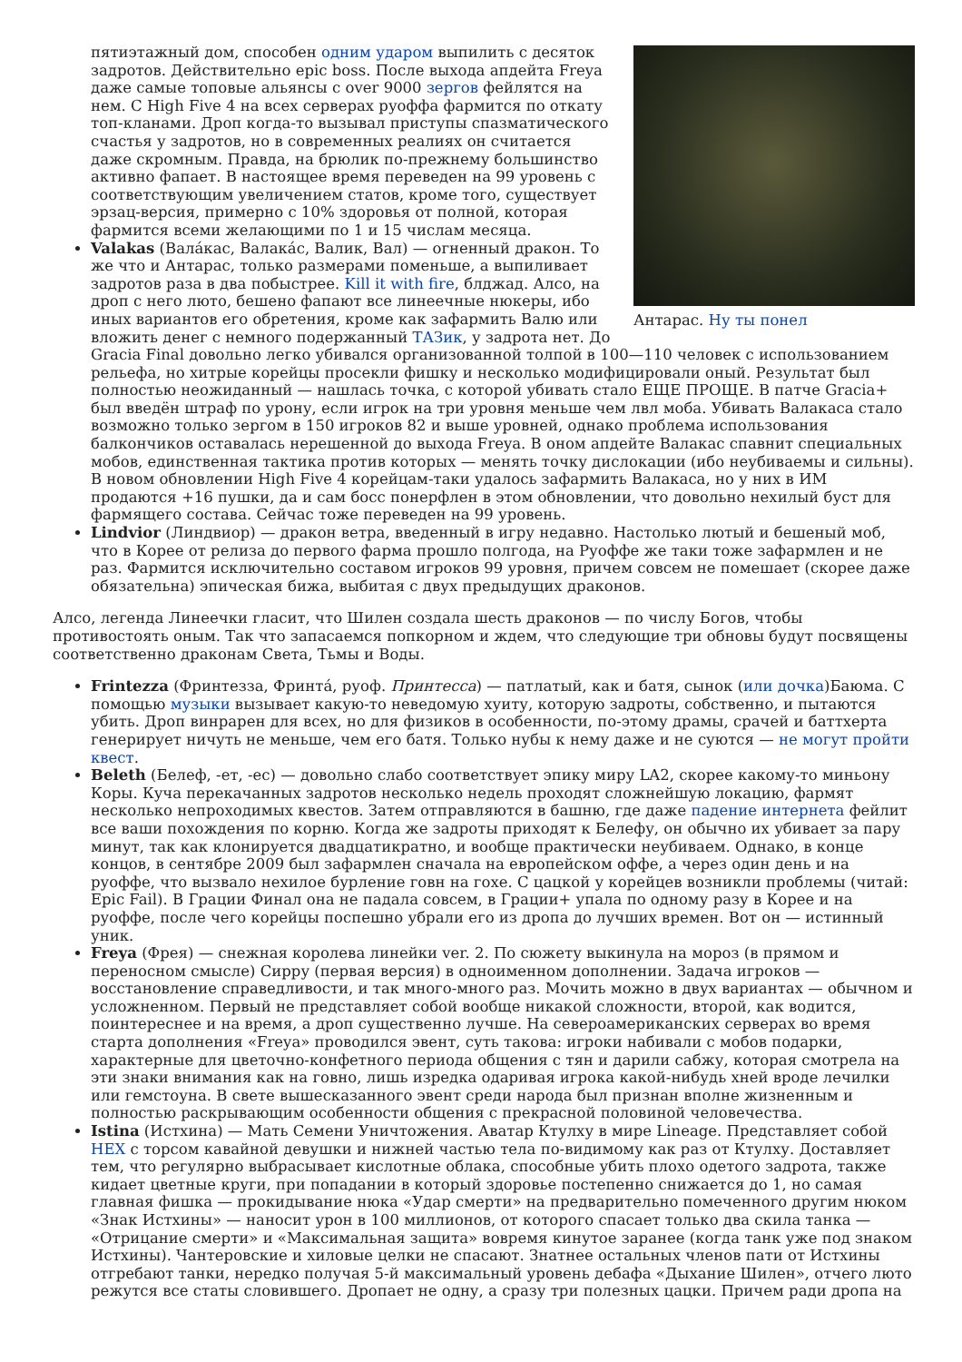Антарас. Ну ты понел
пятиэтажный дом, способен одним ударом выпилить с десяток задротов. Действительно epic boss. После выхода апдейта Freya даже самые топовые альянсы с over 9000 зергов фейлятся на нем. С High Five 4 на всех серверах руоффа фармится по откату топ-кланами. Дроп когда-то вызывал приступы спазматического счастья у задротов, но в современных реалиях он считается даже скромным. Правда, на брюлик по-прежнему большинство активно фапает. В настоящее время переведен на 99 уровень с соответствующим увеличением статов, кроме того, существует эрзац-версия, примерно с 10% здоровья от полной, которая фармится всеми желающими по 1 и 15 числам месяца.
Valakas (Вала́кас, Валака́с, Валик, Вал) — огненный дракон. То же что и Антарас, только размерами поменьше, а выпиливает задротов раза в два побыстрее. Kill it with fire, блджад. Алсо, на дроп с него люто, бешено фапают все линеечные нюкеры, ибо иных вариантов его обретения, кроме как зафармить Валю или вложить денег с немного подержанный ТАЗик, у задрота нет. До Gracia Final довольно легко убивался организованной толпой в 100—110 человек с использованием рельефа, но хитрые корейцы просекли фишку и несколько модифицировали оный. Результат был полностью неожиданный — нашлась точка, с которой убивать стало ЕЩЕ ПРОЩЕ. В патче Gracia+ был введён штраф по урону, если игрок на три уровня меньше чем лвл моба. Убивать Валакаса стало возможно только зергом в 150 игроков 82 и выше уровней, однако проблема использования балкончиков оставалась нерешенной до выхода Freya. В оном апдейте Валакас спавнит специальных мобов, единственная тактика против которых — менять точку дислокации (ибо неубиваемы и сильны). В новом обновлении High Five 4 корейцам-таки удалось зафармить Валакаса, но у них в ИМ продаются +16 пушки, да и сам босс понерфлен в этом обновлении, что довольно нехилый буст для фармящего состава. Сейчас тоже переведен на 99 уровень.
Lindvior (Линдвиор) — дракон ветра, введенный в игру недавно. Настолько лютый и бешеный моб, что в Корее от релиза до первого фарма прошло полгода, на Руоффе же таки тоже зафармлен и не раз. Фармится исключительно составом игроков 99 уровня, причем совсем не помешает (скорее даже обязательна) эпическая бижа, выбитая с двух предыдущих драконов.
Алсо, легенда Линеечки гласит, что Шилен создала шесть драконов — по числу Богов, чтобы противостоять оным. Так что запасаемся попкорном и ждем, что следующие три обновы будут посвящены соответственно драконам Света, Тьмы и Воды.
Frintezza (Фринтезза, Фринта́, руоф. Принтесса) — патлатый, как и батя, сынок (или дочка)Баюма. С помощью музыки вызывает какую-то неведомую хуиту, которую задроты, собственно, и пытаются убить. Дроп винрарен для всех, но для физиков в особенности, по-этому драмы, срачей и баттхерта генерирует ничуть не меньше, чем его батя. Только нубы к нему даже и не суются — не могут пройти квест.
Beleth (Белеф, -ет, -ес) — довольно слабо соответствует эпику миру LA2, скорее какому-то миньону Коры. Куча перекачанных задротов несколько недель проходят сложнейшую локацию, фармят несколько непроходимых квестов. Затем отправляются в башню, где даже падение интернета фейлит все ваши похождения по корню. Когда же задроты приходят к Белефу, он обычно их убивает за пару минут, так как клонируется двадцатикратно, и вообще практически неубиваем. Однако, в конце концов, в сентябре 2009 был зафармлен сначала на европейском оффе, а через один день и на руоффе, что вызвало нехилое бурление говн на гохе. С цацкой у корейцев возникли проблемы (читай: Epic Fail). В Грации Финал она не падала совсем, в Грации+ упала по одному разу в Корее и на руоффе, после чего корейцы поспешно убрали его из дропа до лучших времен. Вот он — истинный уник.
Freya (Фрея) — снежная королева линейки ver. 2. По сюжету выкинула на мороз (в прямом и переносном смысле) Сирру (первая версия) в одноименном дополнении. Задача игроков — восстановление справедливости, и так много-много раз. Мочить можно в двух вариантах — обычном и усложненном. Первый не представляет собой вообще никакой сложности, второй, как водится, поинтереснее и на время, а дроп существенно лучше. На североамериканских серверах во время старта дополнения «Freya» проводился эвент, суть такова: игроки набивали с мобов подарки, характерные для цветочно-конфетного периода общения с тян и дарили сабжу, которая смотрела на эти знаки внимания как на говно, лишь изредка одаривая игрока какой-нибудь хней вроде лечилки или гемстоуна. В свете вышесказанного эвент среди народа был признан вполне жизненным и полностью раскрывающим особенности общения с прекрасной половиной человечества.
Istina (Истхина) — Мать Семени Уничтожения. Аватар Ктулху в мире Lineage. Представляет собой HEX с торсом кавайной девушки и нижней частью тела по-видимому как раз от Ктулху. Доставляет тем, что регулярно выбрасывает кислотные облака, способные убить плохо одетого задрота, также кидает цветные круги, при попадании в который здоровье постепенно снижается до 1, но самая главная фишка — прокидывание нюка «Удар смерти» на предварительно помеченного другим нюком «Знак Истхины» — наносит урон в 100 миллионов, от которого спасает только два скила танка — «Отрицание смерти» и «Максимальная защита» вовремя кинутое заранее (когда танк уже под знаком Истхины). Чантеровские и хиловые целки не спасают. Знатнее остальных членов пати от Истхины отгребают танки, нередко получая 5-й максимальный уровень дебафа «Дыхание Шилен», отчего люто режутся все статы словившего. Дропает не одну, а сразу три полезных цацки. Причем ради дропа на